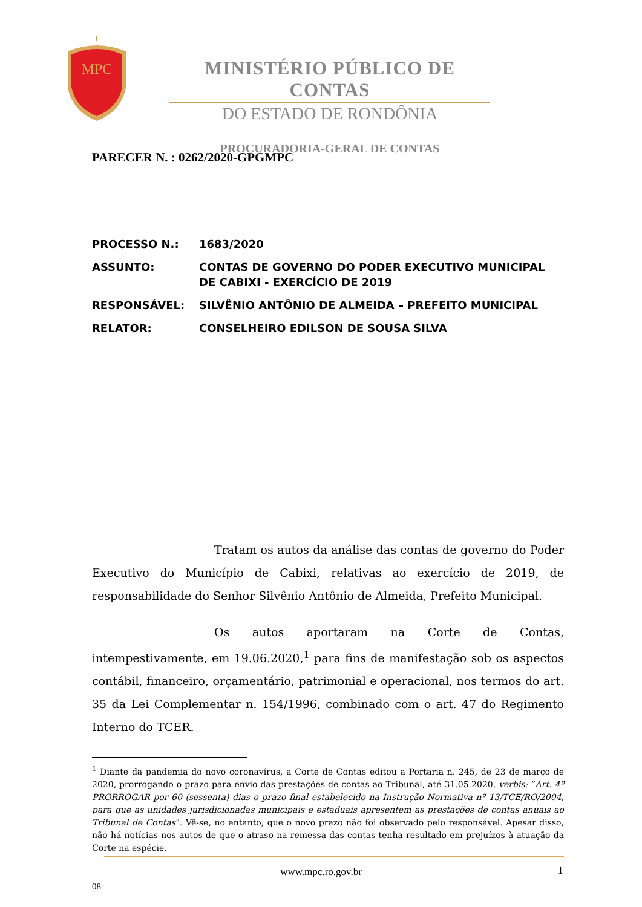MPC
MINISTÉRIO PÚBLICO DE CONTAS
DO ESTADO DE RONDÔNIA
PROCURADORIA-GERAL DE CONTAS
PARECER N. : 0262/2020-GPGMPC
| PROCESSO N.: | 1683/2020 |
| ASSUNTO: | CONTAS DE GOVERNO DO PODER EXECUTIVO MUNICIPAL DE CABIXI - EXERCÍCIO DE 2019 |
| RESPONSÁVEL: | SILVÊNIO ANTÔNIO DE ALMEIDA – PREFEITO MUNICIPAL |
| RELATOR: | CONSELHEIRO EDILSON DE SOUSA SILVA |
Tratam os autos da análise das contas de governo do Poder Executivo do Município de Cabixi, relativas ao exercício de 2019, de responsabilidade do Senhor Silvênio Antônio de Almeida, Prefeito Municipal.
Os autos aportaram na Corte de Contas, intempestivamente, em 19.06.2020,<sup>1</sup> para fins de manifestação sob os aspectos contábil, financeiro, orçamentário, patrimonial e operacional, nos termos do art. 35 da Lei Complementar n. 154/1996, combinado com o art. 47 do Regimento Interno do TCER.
<sup>1</sup> Diante da pandemia do novo coronavírus, a Corte de Contas editou a Portaria n. 245, de 23 de março de 2020, prorrogando o prazo para envio das prestações de contas ao Tribunal, até 31.05.2020, verbis: “Art. 4º PRORROGAR por 60 (sessenta) dias o prazo final estabelecido na Instrução Normativa nº 13/TCE/RO/2004, para que as unidades jurisdicionadas municipais e estaduais apresentem as prestações de contas anuais ao Tribunal de Contas”. Vê-se, no entanto, que o novo prazo não foi observado pelo responsável. Apesar disso, não há notícias nos autos de que o atraso na remessa das contas tenha resultado em prejuízos à atuação da Corte na espécie.
www.mpc.ro.gov.br 1
08